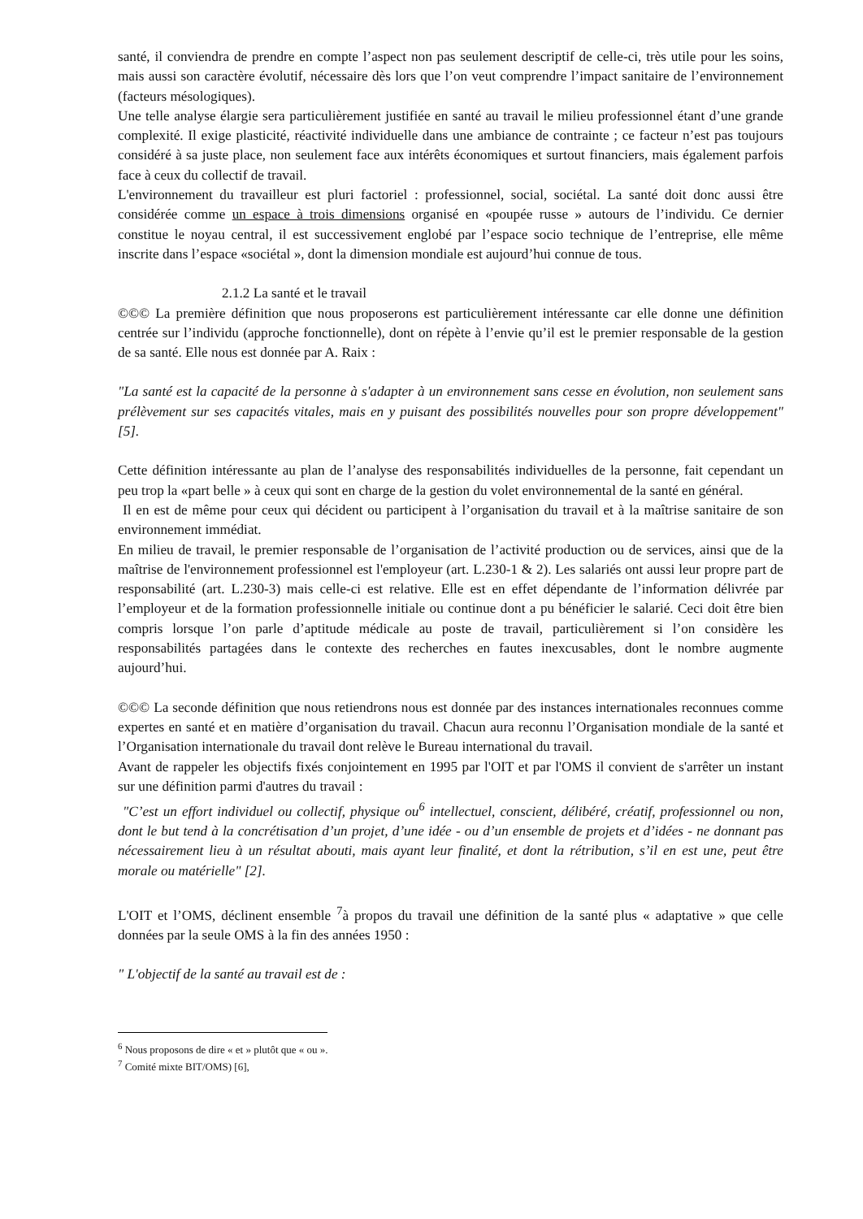santé, il conviendra de prendre en compte l’aspect non pas seulement descriptif de celle-ci, très utile pour les soins, mais aussi son caractère évolutif, nécessaire dès lors que l’on veut comprendre l’impact sanitaire de l’environnement (facteurs mésologiques).
Une telle analyse élargie sera particulièrement justifiée en santé au travail le milieu professionnel étant d’une grande complexité. Il exige plasticité, réactivité individuelle dans une ambiance de contrainte ; ce facteur n’est pas toujours considéré à sa juste place, non seulement face aux intérêts économiques et surtout financiers, mais également parfois face à ceux du collectif de travail.
L'environnement du travailleur est pluri factoriel : professionnel, social, sociétal. La santé doit donc aussi être considérée comme un espace à trois dimensions organisé en «poupée russe » autours de l’individu. Ce dernier constitue le noyau central, il est successivement englobé par l’espace socio technique de l’entreprise, elle même inscrite dans l’espace «sociétal », dont la dimension mondiale est aujourd’hui connue de tous.
2.1.2 La santé et le travail
©©© La première définition que nous proposerons est particulièrement intéressante car elle donne une définition centrée sur l’individu (approche fonctionnelle), dont on répète à l’envie qu’il est le premier responsable de la gestion de sa santé. Elle nous est donnée par A. Raix :
"La santé est la capacité de la personne à s'adapter à un environnement sans cesse en évolution, non seulement sans prélèvement sur ses capacités vitales, mais en y puisant des possibilités nouvelles pour son propre développement" [5].
Cette définition intéressante au plan de l’analyse des responsabilités individuelles de la personne, fait cependant un peu trop la «part belle » à ceux qui sont en charge de la gestion du volet environnemental de la santé en général.
Il en est de même pour ceux qui décident ou participent à l’organisation du travail et à la maîtrise sanitaire de son environnement immédiat.
En milieu de travail, le premier responsable de l’organisation de l’activité production ou de services, ainsi que de la maîtrise de l'environnement professionnel est l'employeur (art. L.230-1 & 2). Les salariés ont aussi leur propre part de responsabilité (art. L.230-3) mais celle-ci est relative. Elle est en effet dépendante de l’information délivrée par l’employeur et de la formation professionnelle initiale ou continue dont a pu bénéficier le salarié. Ceci doit être bien compris lorsque l’on parle d’aptitude médicale au poste de travail, particulièrement si l’on considère les responsabilités partagées dans le contexte des recherches en fautes inexcusables, dont le nombre augmente aujourd’hui.
©©© La seconde définition que nous retiendrons nous est donnée par des instances internationales reconnues comme expertes en santé et en matière d’organisation du travail. Chacun aura reconnu l’Organisation mondiale de la santé et l’Organisation internationale du travail dont relève le Bureau international du travail.
Avant de rappeler les objectifs fixés conjointement en 1995 par l'OIT et par l'OMS il convient de s'arrêter un instant sur une définition parmi d'autres du travail :
"C’est un effort individuel ou collectif, physique ou<sup>6</sup> intellectuel, conscient, délibéré, créatif, professionnel ou non, dont le but tend à la concrétisation d’un projet, d’une idée - ou d’un ensemble de projets et d’idées - ne donnant pas nécessairement lieu à un résultat abouti, mais ayant leur finalité, et dont la rétribution, s’il en est une, peut être morale ou matérielle" [2].
L'OIT et l’OMS, déclinent ensemble <sup>7</sup>à propos du travail une définition de la santé plus « adaptative » que celle données par la seule OMS à la fin des années 1950 :
" L'objectif de la santé au travail est de :
<sup>6</sup> Nous proposons de dire « et » plutôt que « ou ».
<sup>7</sup> Comité mixte BIT/OMS) [6],